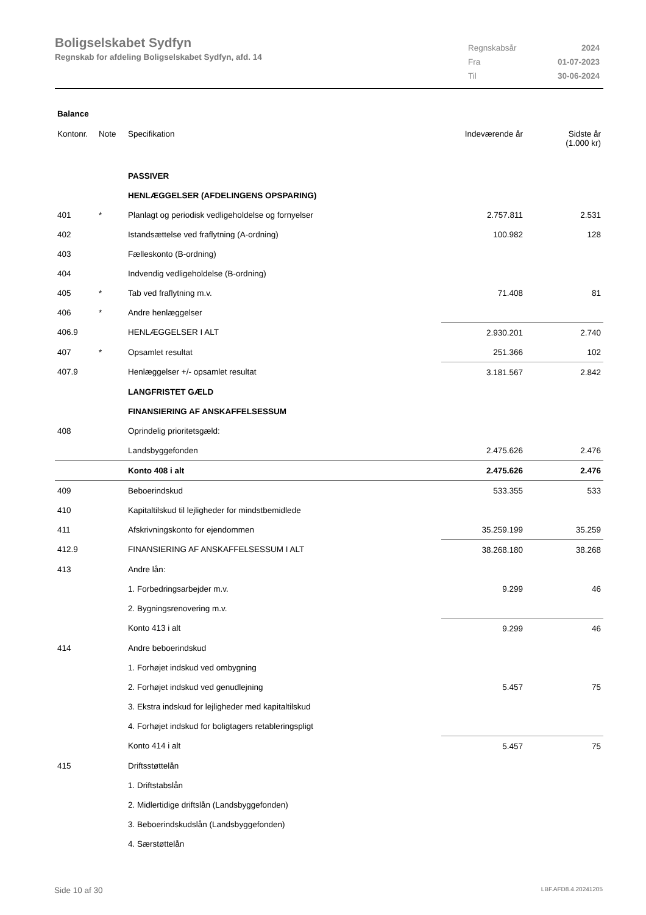Boligselskabet Sydfyn
Regnskab for afdeling Boligselskabet Sydfyn, afd. 14
| Regnskabsår | 2024 |
| Fra | 01-07-2023 |
| Til | 30-06-2024 |
| Balance | | | | |
| Kontonr. | Note | Specifikation | Indeværende år | Sidste år (1.000 kr) |
| | | PASSIVER | | |
| | | HENLÆGGELSER (AFDELINGENS OPSPARING) | | |
| 401 | * | Planlagt og periodisk vedligeholdelse og fornyelser | 2.757.811 | 2.531 |
| 402 | | Istandsættelse ved fraflytning (A-ordning) | 100.982 | 128 |
| 403 | | Fælleskonto (B-ordning) | | |
| 404 | | Indvendig vedligeholdelse (B-ordning) | | |
| 405 | * | Tab ved fraflytning m.v. | 71.408 | 81 |
| 406 | * | Andre henlæggelser | | |
| 406.9 | | HENLÆGGELSER I ALT | 2.930.201 | 2.740 |
| 407 | * | Opsamlet resultat | 251.366 | 102 |
| 407.9 | | Henlæggelser +/- opsamlet resultat | 3.181.567 | 2.842 |
| | | LANGFRISTET GÆLD | | |
| | | FINANSIERING AF ANSKAFFELSESSUM | | |
| 408 | | Oprindelig prioritetsgæld: | | |
| | | Landsbyggefonden | 2.475.626 | 2.476 |
| | | Konto 408 i alt | 2.475.626 | 2.476 |
| 409 | | Beboerindskud | 533.355 | 533 |
| 410 | | Kapitaltilskud til lejligheder for mindstbemidlede | | |
| 411 | | Afskrivningskonto for ejendommen | 35.259.199 | 35.259 |
| 412.9 | | FINANSIERING AF ANSKAFFELSESSUM I ALT | 38.268.180 | 38.268 |
| 413 | | Andre lån: | | |
| | | 1. Forbedringsarbejder m.v. | 9.299 | 46 |
| | | 2. Bygningsrenovering m.v. | | |
| | | Konto 413 i alt | 9.299 | 46 |
| 414 | | Andre beboerindskud | | |
| | | 1. Forhøjet indskud ved ombygning | | |
| | | 2. Forhøjet indskud ved genudlejning | 5.457 | 75 |
| | | 3. Ekstra indskud for lejligheder med kapitaltilskud | | |
| | | 4. Forhøjet indskud for boligtagers retableringspligt | | |
| | | Konto 414 i alt | 5.457 | 75 |
| 415 | | Driftsstøttelån | | |
| | | 1. Driftstabslån | | |
| | | 2. Midlertidige driftslån (Landsbyggefonden) | | |
| | | 3. Beboerindskudslån (Landsbyggefonden) | | |
| | | 4. Særstøttelån | | |
Side 10 af 30 LBF.AFD8.4.20241205